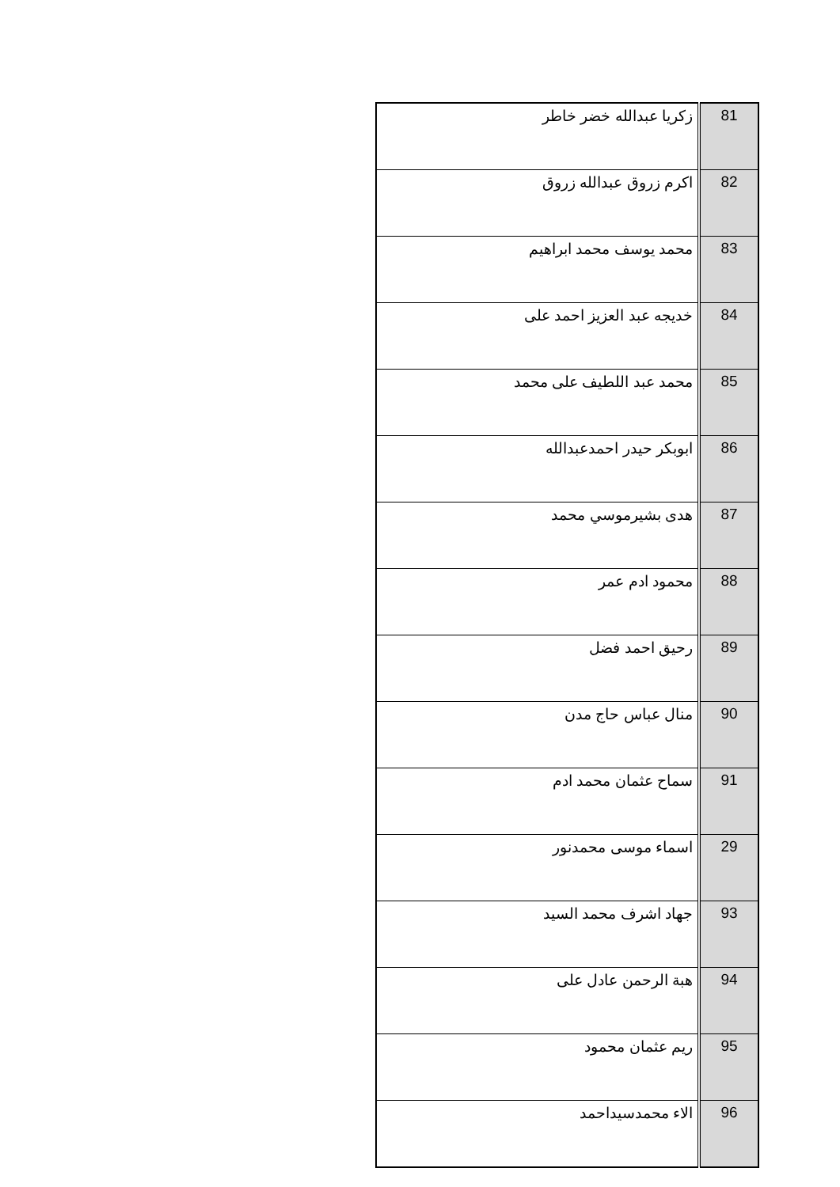| 81 | زكريا عبدالله خضر خاطر |
| 82 | اكرم زروق عبدالله زروق |
| 83 | محمد يوسف محمد ابراهيم |
| 84 | خديجه عبد العزيز احمد على |
| 85 | محمد عبد اللطيف على محمد |
| 86 | ابوبكر حيدر احمدعبدالله |
| 87 | هدى بشيرموسي محمد |
| 88 | محمود ادم عمر |
| 89 | رحيق احمد فضل |
| 90 | منال عباس حاج مدن |
| 91 | سماح عثمان محمد ادم |
| 29 | اسماء موسى محمدنور |
| 93 | جهاد اشرف محمد السيد |
| 94 | هبة الرحمن عادل على |
| 95 | ريم عثمان محمود |
| 96 | الاء محمدسيداحمد |